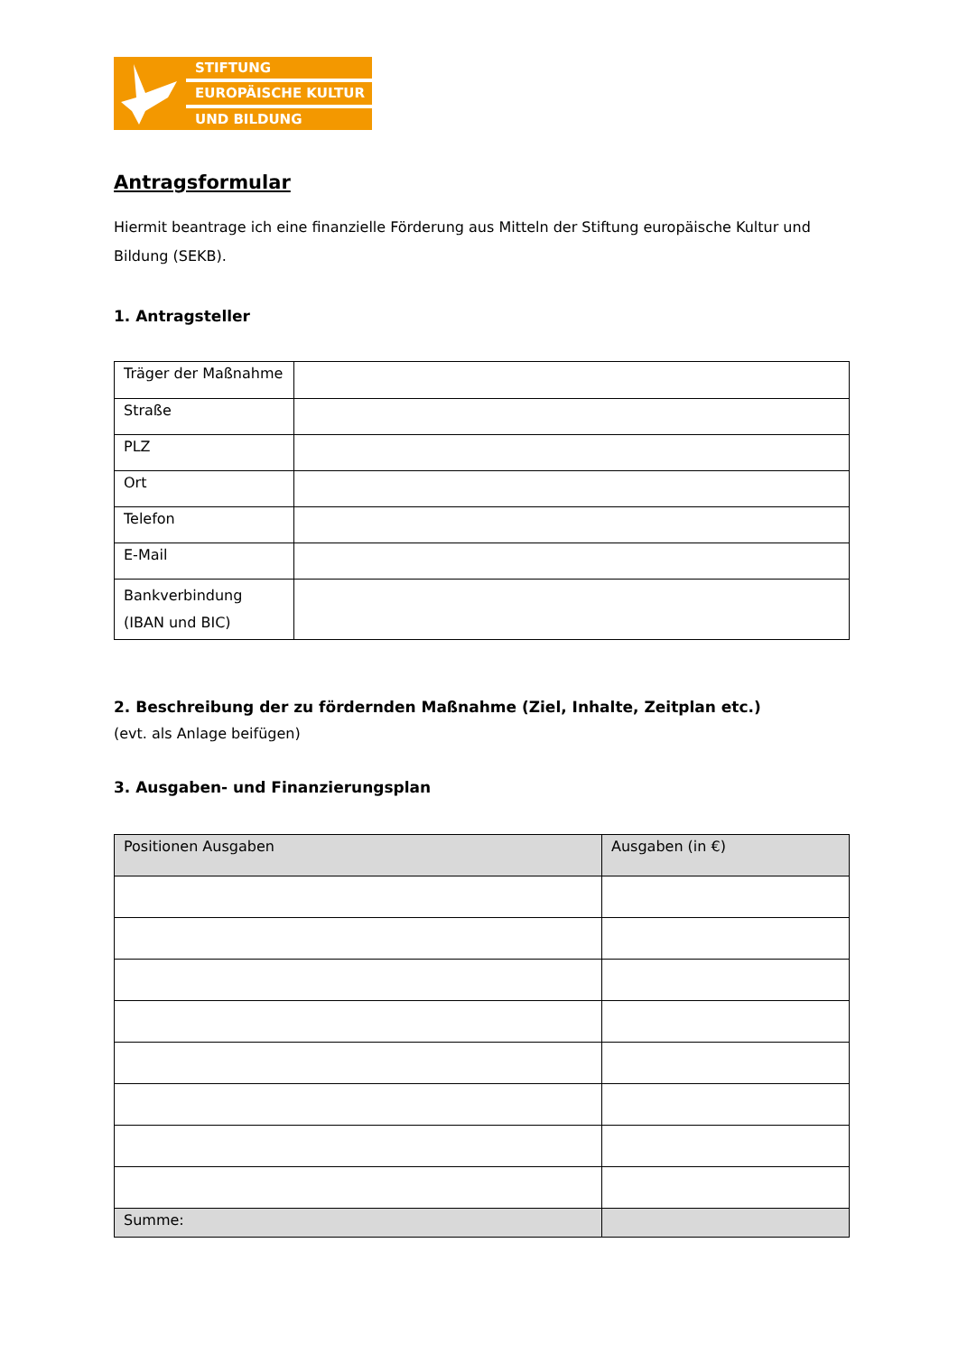STIFTUNG
EUROPÄISCHE KULTUR
UND BILDUNG
Antragsformular
Hiermit beantrage ich eine finanzielle Förderung aus Mitteln der Stiftung europäische Kultur und Bildung (SEKB).
1. Antragsteller
| Träger der Maßnahme | |
| Straße | |
| PLZ | |
| Ort | |
| Telefon | |
| E-Mail | |
| Bankverbindung (IBAN und BIC) | |
2. Beschreibung der zu fördernden Maßnahme (Ziel, Inhalte, Zeitplan etc.)
(evt. als Anlage beifügen)
3. Ausgaben- und Finanzierungsplan
| Positionen Ausgaben | Ausgaben (in €) |
| Summe: | |